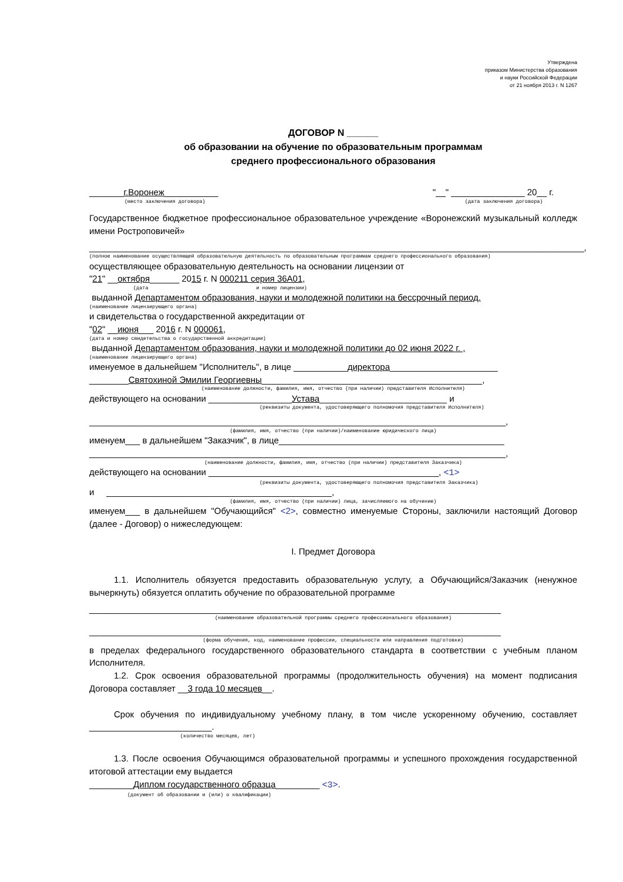Утверждена
приказом Министерства образования
и науки Российской Федерации
от 21 ноября 2013 г. N 1267
ДОГОВОР N ______
об образовании на обучение по образовательным программам
среднего профессионального образования
_______г.Воронеж___________
(место заключения договора)
"__" _______________ 20__ г.
(дата заключения договора)
Государственное бюджетное профессиональное образовательное учреждение «Воронежский музыкальный колледж имени Ростроповичей»
_____________________________________________________________________________________________________,
(полное наименование осуществляющей образовательную деятельность по образовательным программам среднего профессионального образования)
осуществляющее образовательную деятельность на основании лицензии от
"21" __октября______ 2015 г. N 000211 серия 36А01,
(дата и номер лицензии)
выданной Департаментом образования, науки и молодежной политики на бессрочный период,
(наименование лицензирующего органа)
и свидетельства о государственной аккредитации от
"02" __июня___ 2016 г. N 000061,
(дата и номер свидетельства о государственной аккредитации)
выданной Департаментом образования, науки и молодежной политики до 02 июня 2022 г. ,
(наименование лицензирующего органа)
именуемое в дальнейшем "Исполнитель", в лице ___________директора______________________
________Святохиной Эмилии Георгиевны_____________________________________________,
(наименование должности, фамилия, имя, отчество (при наличии) представителя Исполнителя)
действующего на основании _________________Устава__________________________ и
(реквизиты документа, удостоверяющего полномочия представителя Исполнителя)
_____________________________________________________________________________________,
(фамилия, имя, отчество (при наличии)/наименование юридического лица)
именуем___ в дальнейшем "Заказчик", в лице______________________________________________
_____________________________________________________________________________________,
(наименование должности, фамилия, имя, отчество (при наличии) представителя Заказчика)
действующего на основании _______________________________________________, <1>
(реквизиты документа, удостоверяющего полномочия представителя Заказчика)
и ______________________________________________,
(фамилия, имя, отчество (при наличии) лица, зачисляемого на обучение)
именуем___ в дальнейшем "Обучающийся" <2>, совместно именуемые Стороны, заключили настоящий Договор (далее - Договор) о нижеследующем:
I. Предмет Договора
1.1. Исполнитель обязуется предоставить образовательную услугу, а Обучающийся/Заказчик (ненужное вычеркнуть) обязуется оплатить обучение по образовательной программе
____________________________________________________________________________________
(наименование образовательной программы среднего профессионального образования)
____________________________________________________________________________________
(форма обучения, код, наименование профессии, специальности или направления подготовки)
в пределах федерального государственного образовательного стандарта в соответствии с учебным планом Исполнителя.
1.2. Срок освоения образовательной программы (продолжительность обучения) на момент подписания Договора составляет __3 года 10 месяцев__.
Срок обучения по индивидуальному учебному плану, в том числе ускоренному обучению, составляет _________________________.
(количество месяцев, лет)
1.3. После освоения Обучающимся образовательной программы и успешного прохождения государственной итоговой аттестации ему выдается
_________Диплом государственного образца_________ <3>.
(документ об образовании и (или) о квалификации)